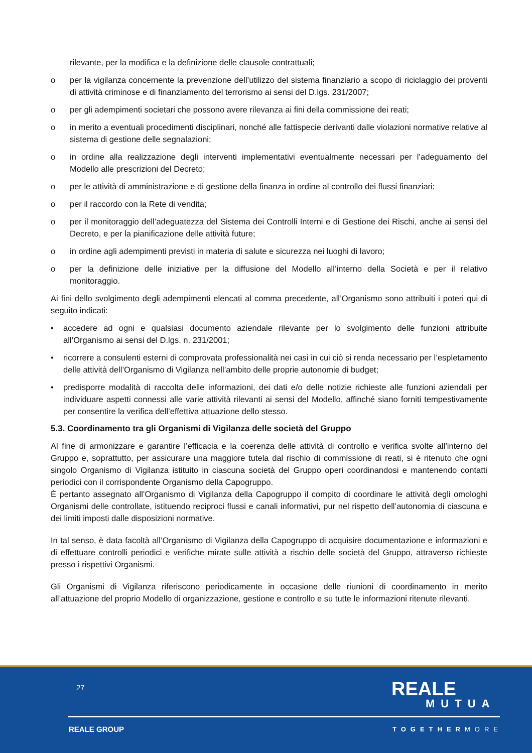rilevante, per la modifica e la definizione delle clausole contrattuali;
o per la vigilanza concernente la prevenzione dell’utilizzo del sistema finanziario a scopo di riciclaggio dei proventi di attività criminose e di finanziamento del terrorismo ai sensi del D.lgs. 231/2007;
o per gli adempimenti societari che possono avere rilevanza ai fini della commissione dei reati;
o in merito a eventuali procedimenti disciplinari, nonché alle fattispecie derivanti dalle violazioni normative relative al sistema di gestione delle segnalazioni;
o in ordine alla realizzazione degli interventi implementativi eventualmente necessari per l’adeguamento del Modello alle prescrizioni del Decreto;
o per le attività di amministrazione e di gestione della finanza in ordine al controllo dei flussi finanziari;
o per il raccordo con la Rete di vendita;
o per il monitoraggio dell’adeguatezza del Sistema dei Controlli Interni e di Gestione dei Rischi, anche ai sensi del Decreto, e per la pianificazione delle attività future;
o in ordine agli adempimenti previsti in materia di salute e sicurezza nei luoghi di lavoro;
o per la definizione delle iniziative per la diffusione del Modello all’interno della Società e per il relativo monitoraggio.
Ai fini dello svolgimento degli adempimenti elencati al comma precedente, all’Organismo sono attribuiti i poteri qui di seguito indicati:
• accedere ad ogni e qualsiasi documento aziendale rilevante per lo svolgimento delle funzioni attribuite all’Organismo ai sensi del D.lgs. n. 231/2001;
• ricorrere a consulenti esterni di comprovata professionalità nei casi in cui ciò si renda necessario per l’espletamento delle attività dell’Organismo di Vigilanza nell’ambito delle proprie autonomie di budget;
• predisporre modalità di raccolta delle informazioni, dei dati e/o delle notizie richieste alle funzioni aziendali per individuare aspetti connessi alle varie attività rilevanti ai sensi del Modello, affinché siano forniti tempestivamente per consentire la verifica dell’effettiva attuazione dello stesso.
5.3. Coordinamento tra gli Organismi di Vigilanza delle società del Gruppo
Al fine di armonizzare e garantire l’efficacia e la coerenza delle attività di controllo e verifica svolte all’interno del Gruppo e, soprattutto, per assicurare una maggiore tutela dal rischio di commissione di reati, si è ritenuto che ogni singolo Organismo di Vigilanza istituito in ciascuna società del Gruppo operi coordinandosi e mantenendo contatti periodici con il corrispondente Organismo della Capogruppo.
È pertanto assegnato all’Organismo di Vigilanza della Capogruppo il compito di coordinare le attività degli omologhi Organismi delle controllate, istituendo reciproci flussi e canali informativi, pur nel rispetto dell’autonomia di ciascuna e dei limiti imposti dalle disposizioni normative.
In tal senso, è data facoltà all’Organismo di Vigilanza della Capogruppo di acquisire documentazione e informazioni e di effettuare controlli periodici e verifiche mirate sulle attività a rischio delle società del Gruppo, attraverso richieste presso i rispettivi Organismi.
Gli Organismi di Vigilanza riferiscono periodicamente in occasione delle riunioni di coordinamento in merito all’attuazione del proprio Modello di organizzazione, gestione e controllo e su tutte le informazioni ritenute rilevanti.
27 REALE
MUTUA
REALE GROUP TOGETHERMORE